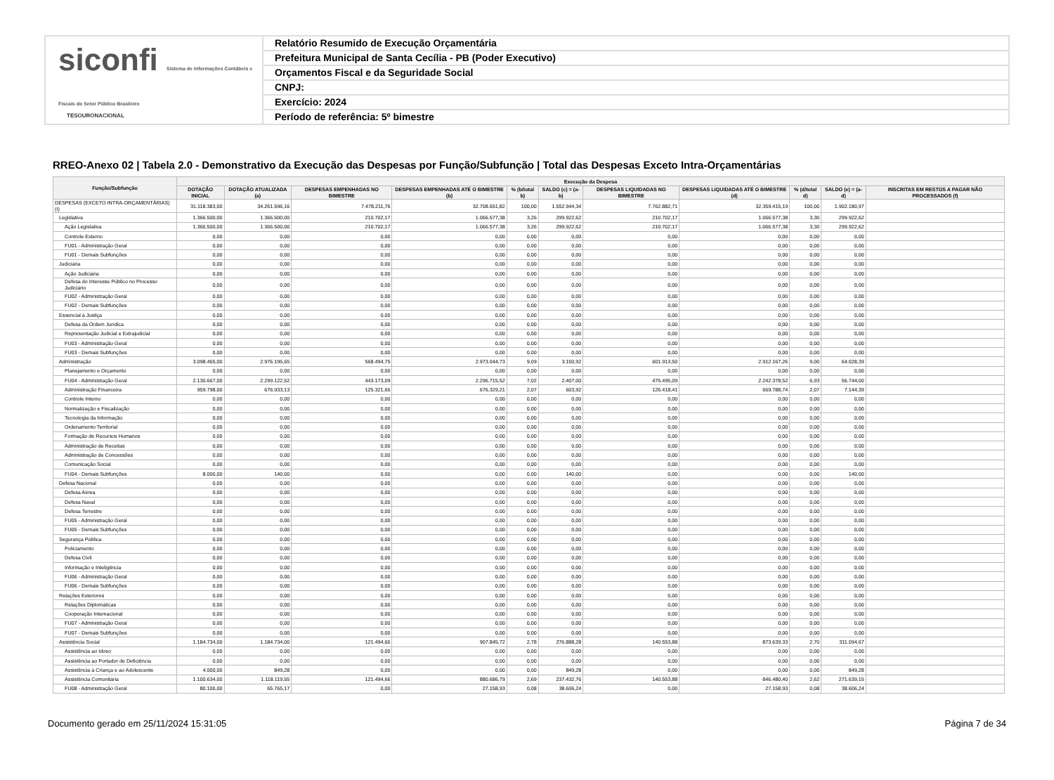siconfi Sistema de Informações Contábeis e Fiscais do Setor Público Brasileiro
TESOURONACIONAL
Relatório Resumido de Execução Orçamentária
Prefeitura Municipal de Santa Cecília - PB (Poder Executivo)
Orçamentos Fiscal e da Seguridade Social
CNPJ:
Exercício: 2024
Período de referência: 5º bimestre
RREO-Anexo 02 | Tabela 2.0 - Demonstrativo da Execução das Despesas por Função/Subfunção | Total das Despesas Exceto Intra-Orçamentárias
| Função/Subfunção | Execução da Despesa | | | | | | | | | | |
| --- | --- | --- | --- | --- | --- | --- | --- | --- | --- | --- | --- |
| | DOTAÇÃO INICIAL | DOTAÇÃO ATUALIZADA (a) | DESPESAS EMPENHADAS NO BIMESTRE | DESPESAS EMPENHADAS ATÉ O BIMESTRE (b) | % (b/total b) | SALDO (c) = (a-b) | DESPESAS LIQUIDADAS NO BIMESTRE | DESPESAS LIQUIDADAS ATÉ O BIMESTRE (d) | % (d/total d) | SALDO (e) = (a-d) | INSCRITAS EM RESTOS A PAGAR NÃO PROCESSADOS (f) |
| DESPESAS (EXCETO INTRA-ORÇAMENTÁRIAS) (I) | 31.118.383,00 | 34.261.596,16 | 7.478.211,76 | 32.708.651,82 | 100,00 | 1.552.944,34 | 7.762.882,71 | 32.359.415,19 | 100,00 | 1.902.180,97 | |
| Legislativa | 1.366.500,00 | 1.366.500,00 | 210.702,17 | 1.066.577,38 | 3,26 | 299.922,62 | 210.702,17 | 1.066.577,38 | 3,30 | 299.922,62 | |
| Ação Legislativa | 1.366.500,00 | 1.366.500,00 | 210.702,17 | 1.066.577,38 | 3,26 | 299.922,62 | 210.702,17 | 1.066.577,38 | 3,30 | 299.922,62 | |
| Controle Externo | 0,00 | 0,00 | 0,00 | 0,00 | 0,00 | 0,00 | 0,00 | 0,00 | 0,00 | 0,00 | |
| FU01 - Administração Geral | 0,00 | 0,00 | 0,00 | 0,00 | 0,00 | 0,00 | 0,00 | 0,00 | 0,00 | 0,00 | |
| FU01 - Demais Subfunções | 0,00 | 0,00 | 0,00 | 0,00 | 0,00 | 0,00 | 0,00 | 0,00 | 0,00 | 0,00 | |
| Judiciária | 0,00 | 0,00 | 0,00 | 0,00 | 0,00 | 0,00 | 0,00 | 0,00 | 0,00 | 0,00 | |
| Ação Judiciária | 0,00 | 0,00 | 0,00 | 0,00 | 0,00 | 0,00 | 0,00 | 0,00 | 0,00 | 0,00 | |
| Defesa do Interesse Público no Processo Judiciário | 0,00 | 0,00 | 0,00 | 0,00 | 0,00 | 0,00 | 0,00 | 0,00 | 0,00 | 0,00 | |
| FU02 - Administração Geral | 0,00 | 0,00 | 0,00 | 0,00 | 0,00 | 0,00 | 0,00 | 0,00 | 0,00 | 0,00 | |
| FU02 - Demais Subfunções | 0,00 | 0,00 | 0,00 | 0,00 | 0,00 | 0,00 | 0,00 | 0,00 | 0,00 | 0,00 | |
| Essencial à Justiça | 0,00 | 0,00 | 0,00 | 0,00 | 0,00 | 0,00 | 0,00 | 0,00 | 0,00 | 0,00 | |
| Defesa da Ordem Jurídica | 0,00 | 0,00 | 0,00 | 0,00 | 0,00 | 0,00 | 0,00 | 0,00 | 0,00 | 0,00 | |
| Representação Judicial e Extrajudicial | 0,00 | 0,00 | 0,00 | 0,00 | 0,00 | 0,00 | 0,00 | 0,00 | 0,00 | 0,00 | |
| FU03 - Administração Geral | 0,00 | 0,00 | 0,00 | 0,00 | 0,00 | 0,00 | 0,00 | 0,00 | 0,00 | 0,00 | |
| FU03 - Demais Subfunções | 0,00 | 0,00 | 0,00 | 0,00 | 0,00 | 0,00 | 0,00 | 0,00 | 0,00 | 0,00 | |
| Administração | 3.098.465,00 | 2.976.195,65 | 568.494,75 | 2.973.044,73 | 9,09 | 3.150,92 | 601.913,50 | 2.912.167,26 | 9,00 | 64.028,39 | |
| Planejamento e Orçamento | 0,00 | 0,00 | 0,00 | 0,00 | 0,00 | 0,00 | 0,00 | 0,00 | 0,00 | 0,00 | |
| FU04 - Administração Geral | 2.130.667,00 | 2.299.122,52 | 443.173,09 | 2.296.715,52 | 7,02 | 2.407,00 | 475.495,09 | 2.242.378,52 | 6,93 | 56.744,00 | |
| Administração Financeira | 959.798,00 | 676.933,13 | 125.321,66 | 676.329,21 | 2,07 | 603,92 | 126.418,41 | 669.788,74 | 2,07 | 7.144,39 | |
| Controle Interno | 0,00 | 0,00 | 0,00 | 0,00 | 0,00 | 0,00 | 0,00 | 0,00 | 0,00 | 0,00 | |
| Normatização e Fiscalização | 0,00 | 0,00 | 0,00 | 0,00 | 0,00 | 0,00 | 0,00 | 0,00 | 0,00 | 0,00 | |
| Tecnologia da Informação | 0,00 | 0,00 | 0,00 | 0,00 | 0,00 | 0,00 | 0,00 | 0,00 | 0,00 | 0,00 | |
| Ordenamento Territorial | 0,00 | 0,00 | 0,00 | 0,00 | 0,00 | 0,00 | 0,00 | 0,00 | 0,00 | 0,00 | |
| Formação de Recursos Humanos | 0,00 | 0,00 | 0,00 | 0,00 | 0,00 | 0,00 | 0,00 | 0,00 | 0,00 | 0,00 | |
| Administração de Receitas | 0,00 | 0,00 | 0,00 | 0,00 | 0,00 | 0,00 | 0,00 | 0,00 | 0,00 | 0,00 | |
| Administração de Concessões | 0,00 | 0,00 | 0,00 | 0,00 | 0,00 | 0,00 | 0,00 | 0,00 | 0,00 | 0,00 | |
| Comunicação Social | 0,00 | 0,00 | 0,00 | 0,00 | 0,00 | 0,00 | 0,00 | 0,00 | 0,00 | 0,00 | |
| FU04 - Demais Subfunções | 8.000,00 | 140,00 | 0,00 | 0,00 | 0,00 | 140,00 | 0,00 | 0,00 | 0,00 | 140,00 | |
| Defesa Nacional | 0,00 | 0,00 | 0,00 | 0,00 | 0,00 | 0,00 | 0,00 | 0,00 | 0,00 | 0,00 | |
| Defesa Aérea | 0,00 | 0,00 | 0,00 | 0,00 | 0,00 | 0,00 | 0,00 | 0,00 | 0,00 | 0,00 | |
| Defesa Naval | 0,00 | 0,00 | 0,00 | 0,00 | 0,00 | 0,00 | 0,00 | 0,00 | 0,00 | 0,00 | |
| Defesa Terrestre | 0,00 | 0,00 | 0,00 | 0,00 | 0,00 | 0,00 | 0,00 | 0,00 | 0,00 | 0,00 | |
| FU05 - Administração Geral | 0,00 | 0,00 | 0,00 | 0,00 | 0,00 | 0,00 | 0,00 | 0,00 | 0,00 | 0,00 | |
| FU05 - Demais Subfunções | 0,00 | 0,00 | 0,00 | 0,00 | 0,00 | 0,00 | 0,00 | 0,00 | 0,00 | 0,00 | |
| Segurança Pública | 0,00 | 0,00 | 0,00 | 0,00 | 0,00 | 0,00 | 0,00 | 0,00 | 0,00 | 0,00 | |
| Policiamento | 0,00 | 0,00 | 0,00 | 0,00 | 0,00 | 0,00 | 0,00 | 0,00 | 0,00 | 0,00 | |
| Defesa Civil | 0,00 | 0,00 | 0,00 | 0,00 | 0,00 | 0,00 | 0,00 | 0,00 | 0,00 | 0,00 | |
| Informação e Inteligência | 0,00 | 0,00 | 0,00 | 0,00 | 0,00 | 0,00 | 0,00 | 0,00 | 0,00 | 0,00 | |
| FU06 - Administração Geral | 0,00 | 0,00 | 0,00 | 0,00 | 0,00 | 0,00 | 0,00 | 0,00 | 0,00 | 0,00 | |
| FU06 - Demais Subfunções | 0,00 | 0,00 | 0,00 | 0,00 | 0,00 | 0,00 | 0,00 | 0,00 | 0,00 | 0,00 | |
| Relações Exteriores | 0,00 | 0,00 | 0,00 | 0,00 | 0,00 | 0,00 | 0,00 | 0,00 | 0,00 | 0,00 | |
| Relações Diplomáticas | 0,00 | 0,00 | 0,00 | 0,00 | 0,00 | 0,00 | 0,00 | 0,00 | 0,00 | 0,00 | |
| Cooperação Internacional | 0,00 | 0,00 | 0,00 | 0,00 | 0,00 | 0,00 | 0,00 | 0,00 | 0,00 | 0,00 | |
| FU07 - Administração Geral | 0,00 | 0,00 | 0,00 | 0,00 | 0,00 | 0,00 | 0,00 | 0,00 | 0,00 | 0,00 | |
| FU07 - Demais Subfunções | 0,00 | 0,00 | 0,00 | 0,00 | 0,00 | 0,00 | 0,00 | 0,00 | 0,00 | 0,00 | |
| Assistência Social | 1.184.734,00 | 1.184.734,00 | 121.494,66 | 907.845,72 | 2,78 | 276.888,28 | 140.553,88 | 873.639,33 | 2,70 | 311.094,67 | |
| Assistência ao Idoso | 0,00 | 0,00 | 0,00 | 0,00 | 0,00 | 0,00 | 0,00 | 0,00 | 0,00 | 0,00 | |
| Assistência ao Portador de Deficiência | 0,00 | 0,00 | 0,00 | 0,00 | 0,00 | 0,00 | 0,00 | 0,00 | 0,00 | 0,00 | |
| Assistência à Criança e ao Adolescente | 4.000,00 | 849,28 | 0,00 | 0,00 | 0,00 | 849,28 | 0,00 | 0,00 | 0,00 | 849,28 | |
| Assistência Comunitária | 1.100.634,00 | 1.118.119,55 | 121.494,66 | 880.686,79 | 2,69 | 237.432,76 | 140.553,88 | 846.480,40 | 2,62 | 271.639,15 | |
| FU08 - Administração Geral | 80.100,00 | 65.765,17 | 0,00 | 27.158,93 | 0,08 | 38.606,24 | 0,00 | 27.158,93 | 0,08 | 38.606,24 | |
Documento gerado em 25/11/2024 15:31:05 Página 7 de 34